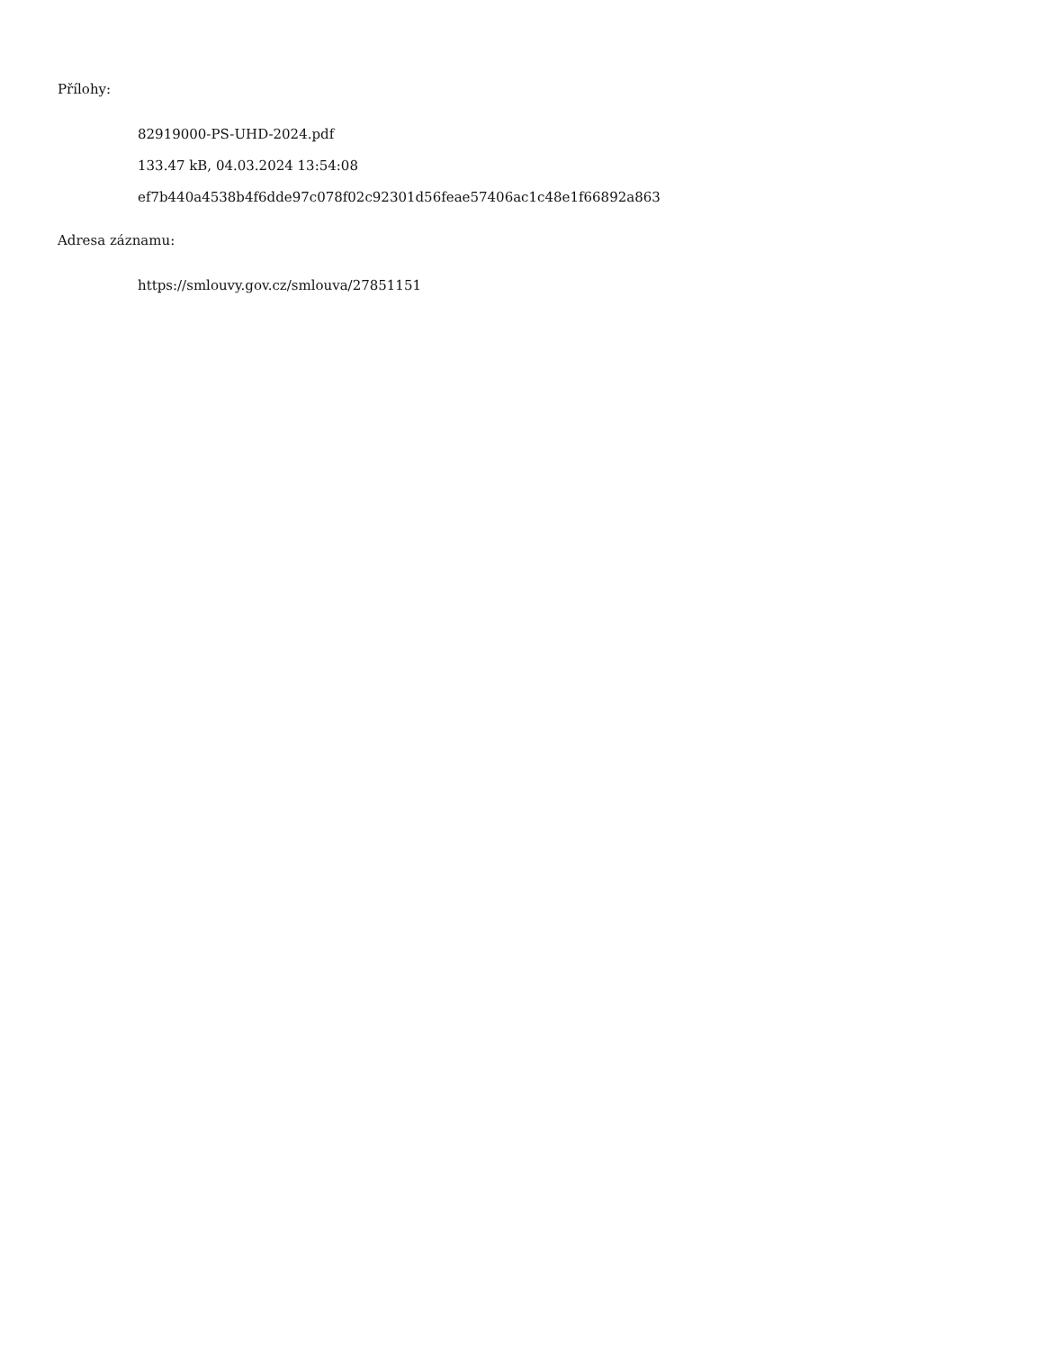Přílohy:
82919000-PS-UHD-2024.pdf
133.47 kB, 04.03.2024 13:54:08
ef7b440a4538b4f6dde97c078f02c92301d56feae57406ac1c48e1f66892a863
Adresa záznamu:
https://smlouvy.gov.cz/smlouva/27851151